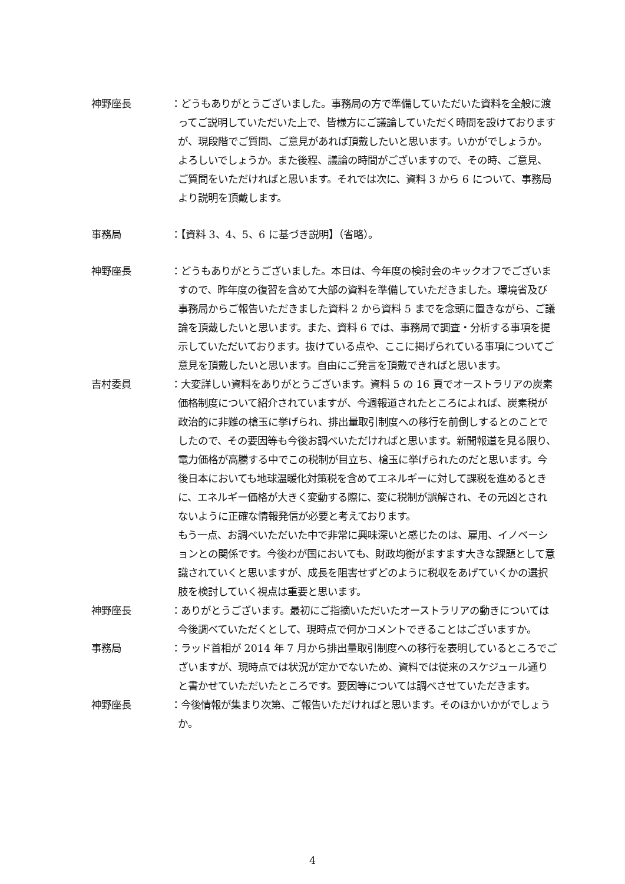神野座長 ：どうもありがとうございました。事務局の方で準備していただいた資料を全般に渡ってご説明していただいた上で、皆様方にご議論していただく時間を設けておりますが、現段階でご質問、ご意見があれば頂戴したいと思います。いかがでしょうか。よろしいでしょうか。また後程、議論の時間がございますので、その時、ご意見、ご質問をいただければと思います。それでは次に、資料 3 から 6 について、事務局より説明を頂戴します。
事務局 ：【資料 3、4、5、6 に基づき説明】（省略）。
神野座長 ：どうもありがとうございました。本日は、今年度の検討会のキックオフでございますので、昨年度の復習を含めて大部の資料を準備していただきました。環境省及び事務局からご報告いただきました資料 2 から資料 5 までを念頭に置きながら、ご議論を頂戴したいと思います。また、資料 6 では、事務局で調査・分析する事項を提示していただいております。抜けている点や、ここに掲げられている事項についてご意見を頂戴したいと思います。自由にご発言を頂戴できればと思います。
吉村委員 ：大変詳しい資料をありがとうございます。資料 5 の 16 頁でオーストラリアの炭素価格制度について紹介されていますが、今週報道されたところによれば、炭素税が政治的に非難の槍玉に挙げられ、排出量取引制度への移行を前倒しするとのことでしたので、その要因等も今後お調べいただければと思います。新聞報道を見る限り、電力価格が高騰する中でこの税制が目立ち、槍玉に挙げられたのだと思います。今後日本においても地球温暖化対策税を含めてエネルギーに対して課税を進めるときに、エネルギー価格が大きく変動する際に、変に税制が誤解され、その元凶とされないように正確な情報発信が必要と考えております。
もう一点、お調べいただいた中で非常に興味深いと感じたのは、雇用、イノベーションとの関係です。今後わが国においても、財政均衡がますます大きな課題として意識されていくと思いますが、成長を阻害せずどのように税収をあげていくかの選択肢を検討していく視点は重要と思います。
神野座長 ：ありがとうございます。最初にご指摘いただいたオーストラリアの動きについては今後調べていただくとして、現時点で何かコメントできることはございますか。
事務局 ：ラッド首相が 2014 年 7 月から排出量取引制度への移行を表明しているところでございますが、現時点では状況が定かでないため、資料では従来のスケジュール通りと書かせていただいたところです。要因等については調べさせていただきます。
神野座長 ：今後情報が集まり次第、ご報告いただければと思います。そのほかいかがでしょうか。
4